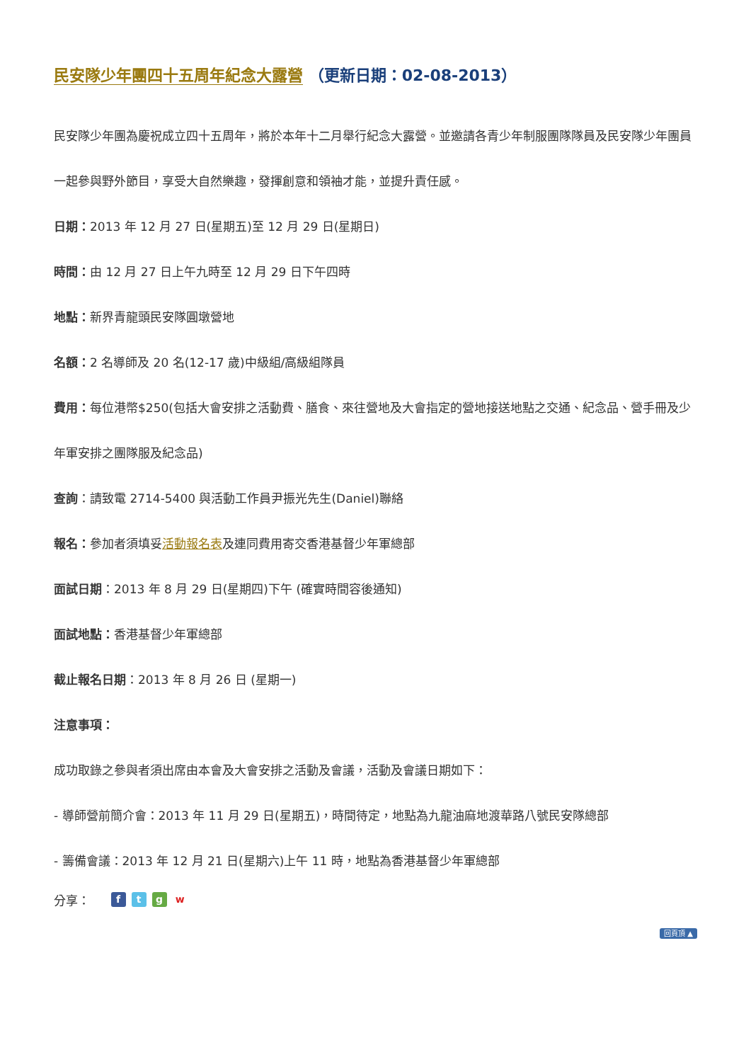民安隊少年團四十五周年紀念大露營 （更新日期：02-08-2013）
民安隊少年團為慶祝成立四十五周年，將於本年十二月舉行紀念大露營。並邀請各青少年制服團隊隊員及民安隊少年團員一起參與野外節目，享受大自然樂趣，發揮創意和領袖才能，並提升責任感。
日期：2013 年 12 月 27 日(星期五)至 12 月 29 日(星期日)
時間：由 12 月 27 日上午九時至 12 月 29 日下午四時
地點：新界青龍頭民安隊圓墩營地
名額：2 名導師及 20 名(12-17 歲)中級組/高級組隊員
費用：每位港幣$250(包括大會安排之活動費、膳食、來往營地及大會指定的營地接送地點之交通、紀念品、營手冊及少年軍安排之團隊服及紀念品)
查詢：請致電 2714-5400 與活動工作員尹振光先生(Daniel)聯絡
報名：參加者須填妥活動報名表及連同費用寄交香港基督少年軍總部
面試日期：2013 年 8 月 29 日(星期四)下午 (確實時間容後通知)
面試地點：香港基督少年軍總部
截止報名日期：2013 年 8 月 26 日 (星期一)
注意事項：
成功取錄之參與者須出席由本會及大會安排之活動及會議，活動及會議日期如下：
- 導師營前簡介會：2013 年 11 月 29 日(星期五)，時間待定，地點為九龍油麻地渡華路八號民安隊總部
- 籌備會議：2013 年 12 月 21 日(星期六)上午 11 時，地點為香港基督少年軍總部
分享： ftgw
回頁頂 ▲